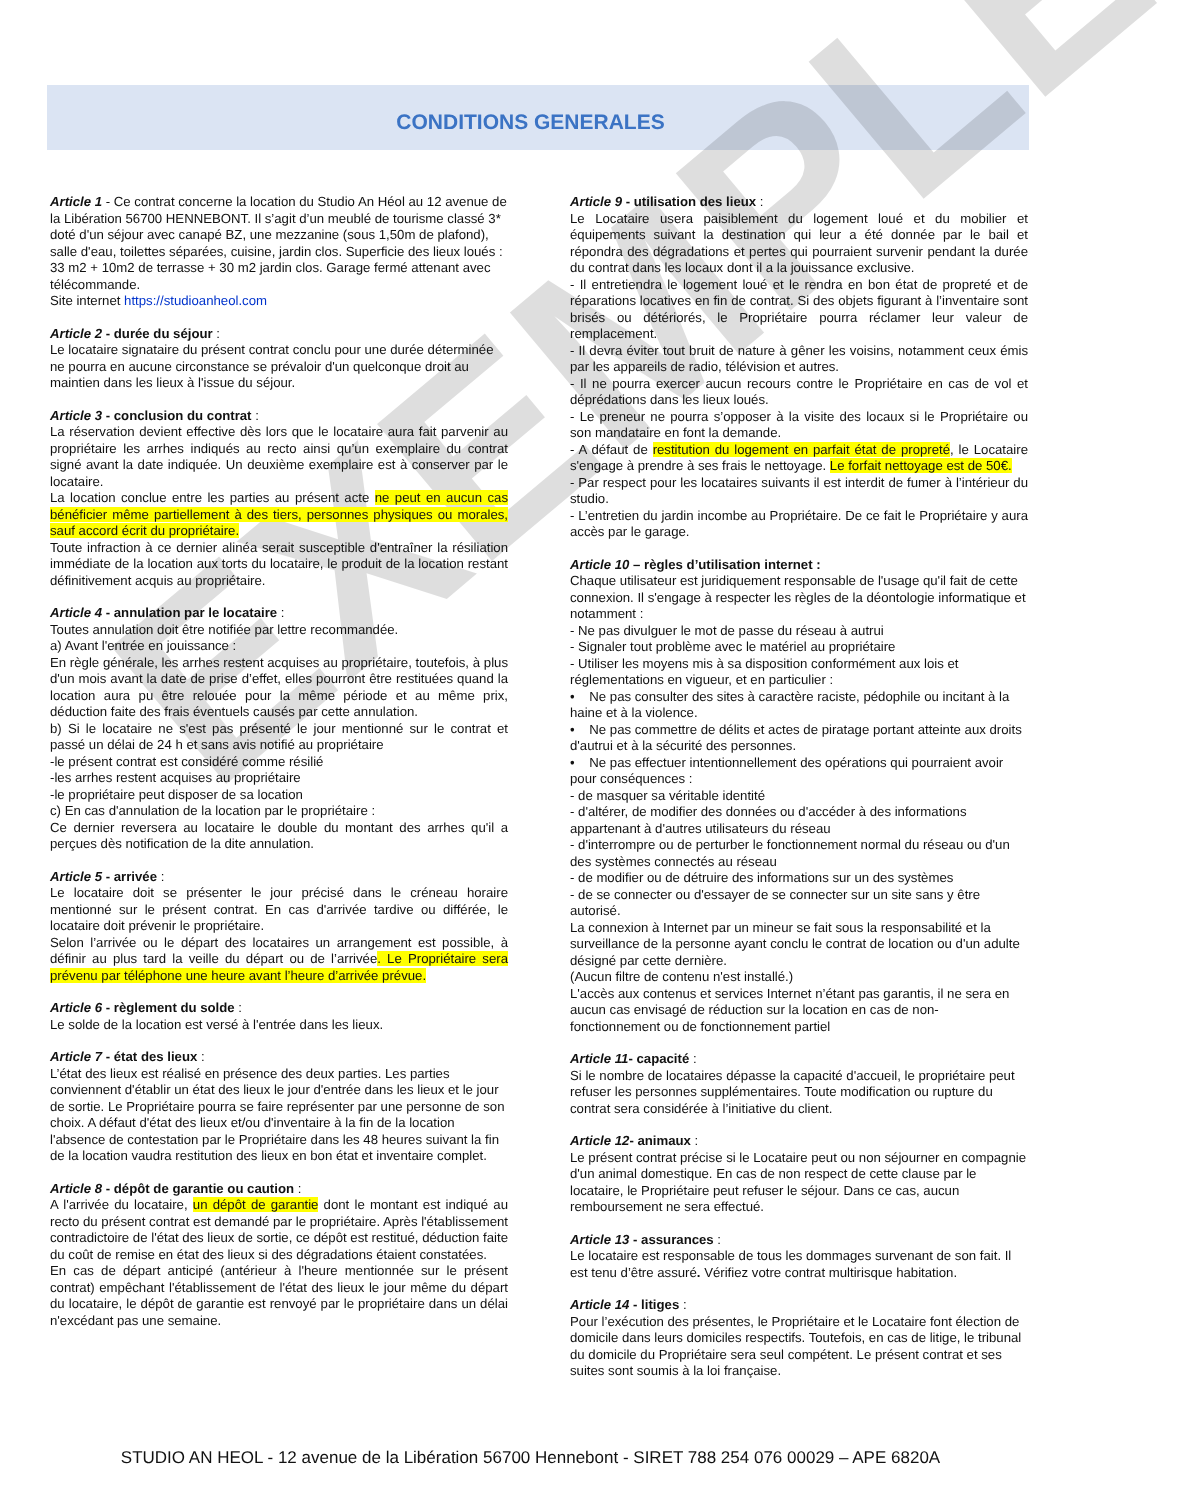EXEMPLE
CONDITIONS GENERALES
Article 1 - Ce contrat concerne la location du Studio An Héol au 12 avenue de la Libération 56700 HENNEBONT. Il s’agit d’un meublé de tourisme classé 3* doté d'un séjour avec canapé BZ, une mezzanine (sous 1,50m de plafond), salle d'eau, toilettes séparées, cuisine, jardin clos. Superficie des lieux loués : 33 m2 + 10m2 de terrasse + 30 m2 jardin clos. Garage fermé attenant avec télécommande.
Site internet https://studioanheol.com
Article 2 - durée du séjour :
Le locataire signataire du présent contrat conclu pour une durée déterminée ne pourra en aucune circonstance se prévaloir d'un quelconque droit au maintien dans les lieux à l'issue du séjour.
Article 3 - conclusion du contrat :
La réservation devient effective dès lors que le locataire aura fait parvenir au propriétaire les arrhes indiqués au recto ainsi qu’un exemplaire du contrat signé avant la date indiquée. Un deuxième exemplaire est à conserver par le locataire.
La location conclue entre les parties au présent acte ne peut en aucun cas bénéficier même partiellement à des tiers, personnes physiques ou morales, sauf accord écrit du propriétaire.
Toute infraction à ce dernier alinéa serait susceptible d'entraîner la résiliation immédiate de la location aux torts du locataire, le produit de la location restant définitivement acquis au propriétaire.
Article 4 - annulation par le locataire :
Toutes annulation doit être notifiée par lettre recommandée.
a) Avant l'entrée en jouissance :
En règle générale, les arrhes restent acquises au propriétaire, toutefois, à plus d'un mois avant la date de prise d’effet, elles pourront être restituées quand la location aura pu être relouée pour la même période et au même prix, déduction faite des frais éventuels causés par cette annulation.
b) Si le locataire ne s'est pas présenté le jour mentionné sur le contrat et passé un délai de 24 h et sans avis notifié au propriétaire
-le présent contrat est considéré comme résilié
-les arrhes restent acquises au propriétaire
-le propriétaire peut disposer de sa location
c) En cas d'annulation de la location par le propriétaire :
Ce dernier reversera au locataire le double du montant des arrhes qu'il a perçues dès notification de la dite annulation.
Article 5 - arrivée :
Le locataire doit se présenter le jour précisé dans le créneau horaire mentionné sur le présent contrat. En cas d'arrivée tardive ou différée, le locataire doit prévenir le propriétaire.
Selon l’arrivée ou le départ des locataires un arrangement est possible, à définir au plus tard la veille du départ ou de l’arrivée. Le Propriétaire sera prévenu par téléphone une heure avant l’heure d’arrivée prévue.
Article 6 - règlement du solde :
Le solde de la location est versé à l'entrée dans les lieux.
Article 7 - état des lieux :
L’état des lieux est réalisé en présence des deux parties. Les parties conviennent d'établir un état des lieux le jour d'entrée dans les lieux et le jour de sortie. Le Propriétaire pourra se faire représenter par une personne de son choix. A défaut d'état des lieux et/ou d'inventaire à la fin de la location l'absence de contestation par le Propriétaire dans les 48 heures suivant la fin de la location vaudra restitution des lieux en bon état et inventaire complet.
Article 8 - dépôt de garantie ou caution :
A l'arrivée du locataire, un dépôt de garantie dont le montant est indiqué au recto du présent contrat est demandé par le propriétaire. Après l'établissement contradictoire de l'état des lieux de sortie, ce dépôt est restitué, déduction faite du coût de remise en état des lieux si des dégradations étaient constatées.
En cas de départ anticipé (antérieur à l'heure mentionnée sur le présent contrat) empêchant l'établissement de l'état des lieux le jour même du départ du locataire, le dépôt de garantie est renvoyé par le propriétaire dans un délai n'excédant pas une semaine.
Article 9 - utilisation des lieux :
Le Locataire usera paisiblement du logement loué et du mobilier et équipements suivant la destination qui leur a été donnée par le bail et répondra des dégradations et pertes qui pourraient survenir pendant la durée du contrat dans les locaux dont il a la jouissance exclusive.
- Il entretiendra le logement loué et le rendra en bon état de propreté et de réparations locatives en fin de contrat. Si des objets figurant à l’inventaire sont brisés ou détériorés, le Propriétaire pourra réclamer leur valeur de remplacement.
- Il devra éviter tout bruit de nature à gêner les voisins, notamment ceux émis par les appareils de radio, télévision et autres.
- Il ne pourra exercer aucun recours contre le Propriétaire en cas de vol et déprédations dans les lieux loués.
- Le preneur ne pourra s’opposer à la visite des locaux si le Propriétaire ou son mandataire en font la demande.
- A défaut de restitution du logement en parfait état de propreté, le Locataire s'engage à prendre à ses frais le nettoyage. Le forfait nettoyage est de 50€.
- Par respect pour les locataires suivants il est interdit de fumer à l’intérieur du studio.
- L’entretien du jardin incombe au Propriétaire. De ce fait le Propriétaire y aura accès par le garage.
Article 10 – règles d’utilisation internet :
Chaque utilisateur est juridiquement responsable de l'usage qu'il fait de cette connexion. Il s'engage à respecter les règles de la déontologie informatique et notamment :
- Ne pas divulguer le mot de passe du réseau à autrui
- Signaler tout problème avec le matériel au propriétaire
- Utiliser les moyens mis à sa disposition conformément aux lois et réglementations en vigueur, et en particulier :
• Ne pas consulter des sites à caractère raciste, pédophile ou incitant à la haine et à la violence.
• Ne pas commettre de délits et actes de piratage portant atteinte aux droits d'autrui et à la sécurité des personnes.
• Ne pas effectuer intentionnellement des opérations qui pourraient avoir pour conséquences :
- de masquer sa véritable identité
- d'altérer, de modifier des données ou d'accéder à des informations appartenant à d'autres utilisateurs du réseau
- d'interrompre ou de perturber le fonctionnement normal du réseau ou d'un des systèmes connectés au réseau
- de modifier ou de détruire des informations sur un des systèmes
- de se connecter ou d'essayer de se connecter sur un site sans y être autorisé.
La connexion à Internet par un mineur se fait sous la responsabilité et la surveillance de la personne ayant conclu le contrat de location ou d'un adulte désigné par cette dernière.
(Aucun filtre de contenu n'est installé.)
L'accès aux contenus et services Internet n’étant pas garantis, il ne sera en aucun cas envisagé de réduction sur la location en cas de non-fonctionnement ou de fonctionnement partiel
Article 11- capacité :
Si le nombre de locataires dépasse la capacité d'accueil, le propriétaire peut refuser les personnes supplémentaires. Toute modification ou rupture du contrat sera considérée à l’initiative du client.
Article 12- animaux :
Le présent contrat précise si le Locataire peut ou non séjourner en compagnie d'un animal domestique. En cas de non respect de cette clause par le locataire, le Propriétaire peut refuser le séjour. Dans ce cas, aucun remboursement ne sera effectué.
Article 13 - assurances :
Le locataire est responsable de tous les dommages survenant de son fait. Il est tenu d’être assuré. Vérifiez votre contrat multirisque habitation.
Article 14 - litiges :
Pour l’exécution des présentes, le Propriétaire et le Locataire font élection de domicile dans leurs domiciles respectifs. Toutefois, en cas de litige, le tribunal du domicile du Propriétaire sera seul compétent. Le présent contrat et ses suites sont soumis à la loi française.
STUDIO AN HEOL - 12 avenue de la Libération 56700 Hennebont - SIRET 788 254 076 00029 – APE 6820A